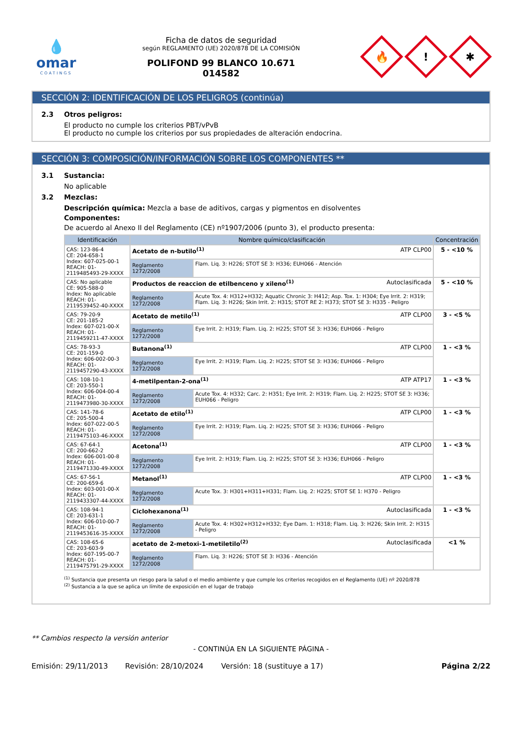💧
omar
COATINGS
Ficha de datos de seguridad
según REGLAMENTO (UE) 2020/878 DE LA COMISIÓN
POLIFOND 99 BLANCO 10.671
014582
🔥
!
✱
SECCIÓN 2: IDENTIFICACIÓN DE LOS PELIGROS (continúa)
2.3 Otros peligros:
El producto no cumple los criterios PBT/vPvB
El producto no cumple los criterios por sus propiedades de alteración endocrina.
SECCIÓN 3: COMPOSICIÓN/INFORMACIÓN SOBRE LOS COMPONENTES **
3.1 Sustancia:
No aplicable
3.2 Mezclas:
Descripción química: Mezcla a base de aditivos, cargas y pigmentos en disolventes
Componentes:
De acuerdo al Anexo II del Reglamento (CE) nº1907/2006 (punto 3), el producto presenta:
| Identificación | Nombre químico/clasificación | | Concentración |
| --- | --- | --- | --- |
| CAS: 123-86-4 CE: 204-658-1 Index: 607-025-00-1 REACH: 01-2119485493-29-XXXX | Acetato de n-butilo<sup>(1)</sup> ATP CLP00 | | 5 - <10 % |
| | Reglamento 1272/2008 | Flam. Liq. 3: H226; STOT SE 3: H336; EUH066 - Atención | |
| CAS: No aplicable CE: 905-588-0 Index: No aplicable REACH: 01-2119539452-40-XXXX | Productos de reaccion de etilbenceno y xileno<sup>(1)</sup> Autoclasificada | | 5 - <10 % |
| | Reglamento 1272/2008 | Acute Tox. 4: H312+H332; Aquatic Chronic 3: H412; Asp. Tox. 1: H304; Eye Irrit. 2: H319; Flam. Liq. 3: H226; Skin Irrit. 2: H315; STOT RE 2: H373; STOT SE 3: H335 - Peligro | |
| CAS: 79-20-9 CE: 201-185-2 Index: 607-021-00-X REACH: 01-2119459211-47-XXXX | Acetato de metilo<sup>(1)</sup> ATP CLP00 | | 3 - <5 % |
| | Reglamento 1272/2008 | Eye Irrit. 2: H319; Flam. Liq. 2: H225; STOT SE 3: H336; EUH066 - Peligro | |
| CAS: 78-93-3 CE: 201-159-0 Index: 606-002-00-3 REACH: 01-2119457290-43-XXXX | Butanona<sup>(1)</sup> ATP CLP00 | | 1 - <3 % |
| | Reglamento 1272/2008 | Eye Irrit. 2: H319; Flam. Liq. 2: H225; STOT SE 3: H336; EUH066 - Peligro | |
| CAS: 108-10-1 CE: 203-550-1 Index: 606-004-00-4 REACH: 01-2119473980-30-XXXX | 4-metilpentan-2-ona<sup>(1)</sup> ATP ATP17 | | 1 - <3 % |
| | Reglamento 1272/2008 | Acute Tox. 4: H332; Carc. 2: H351; Eye Irrit. 2: H319; Flam. Liq. 2: H225; STOT SE 3: H336; EUH066 - Peligro | |
| CAS: 141-78-6 CE: 205-500-4 Index: 607-022-00-5 REACH: 01-2119475103-46-XXXX | Acetato de etilo<sup>(1)</sup> ATP CLP00 | | 1 - <3 % |
| | Reglamento 1272/2008 | Eye Irrit. 2: H319; Flam. Liq. 2: H225; STOT SE 3: H336; EUH066 - Peligro | |
| CAS: 67-64-1 CE: 200-662-2 Index: 606-001-00-8 REACH: 01-2119471330-49-XXXX | Acetona<sup>(1)</sup> ATP CLP00 | | 1 - <3 % |
| | Reglamento 1272/2008 | Eye Irrit. 2: H319; Flam. Liq. 2: H225; STOT SE 3: H336; EUH066 - Peligro | |
| CAS: 67-56-1 CE: 200-659-6 Index: 603-001-00-X REACH: 01-2119433307-44-XXXX | Metanol<sup>(1)</sup> ATP CLP00 | | 1 - <3 % |
| | Reglamento 1272/2008 | Acute Tox. 3: H301+H311+H331; Flam. Liq. 2: H225; STOT SE 1: H370 - Peligro | |
| CAS: 108-94-1 CE: 203-631-1 Index: 606-010-00-7 REACH: 01-2119453616-35-XXXX | Ciclohexanona<sup>(1)</sup> Autoclasificada | | 1 - <3 % |
| | Reglamento 1272/2008 | Acute Tox. 4: H302+H312+H332; Eye Dam. 1: H318; Flam. Liq. 3: H226; Skin Irrit. 2: H315 - Peligro | |
| CAS: 108-65-6 CE: 203-603-9 Index: 607-195-00-7 REACH: 01-2119475791-29-XXXX | acetato de 2-metoxi-1-metiletilo<sup>(2)</sup> Autoclasificada | | <1 % |
| | Reglamento 1272/2008 | Flam. Liq. 3: H226; STOT SE 3: H336 - Atención | |
<sup>(1)</sup> Sustancia que presenta un riesgo para la salud o el medio ambiente y que cumple los criterios recogidos en el Reglamento (UE) nº 2020/878
<sup>(2)</sup> Sustancia a la que se aplica un límite de exposición en el lugar de trabajo
** Cambios respecto la versión anterior
- CONTINÚA EN LA SIGUIENTE PÁGINA -
Emisión: 29/11/2013 Revisión: 28/10/2024 Versión: 18 (sustituye a 17) Página 2/22